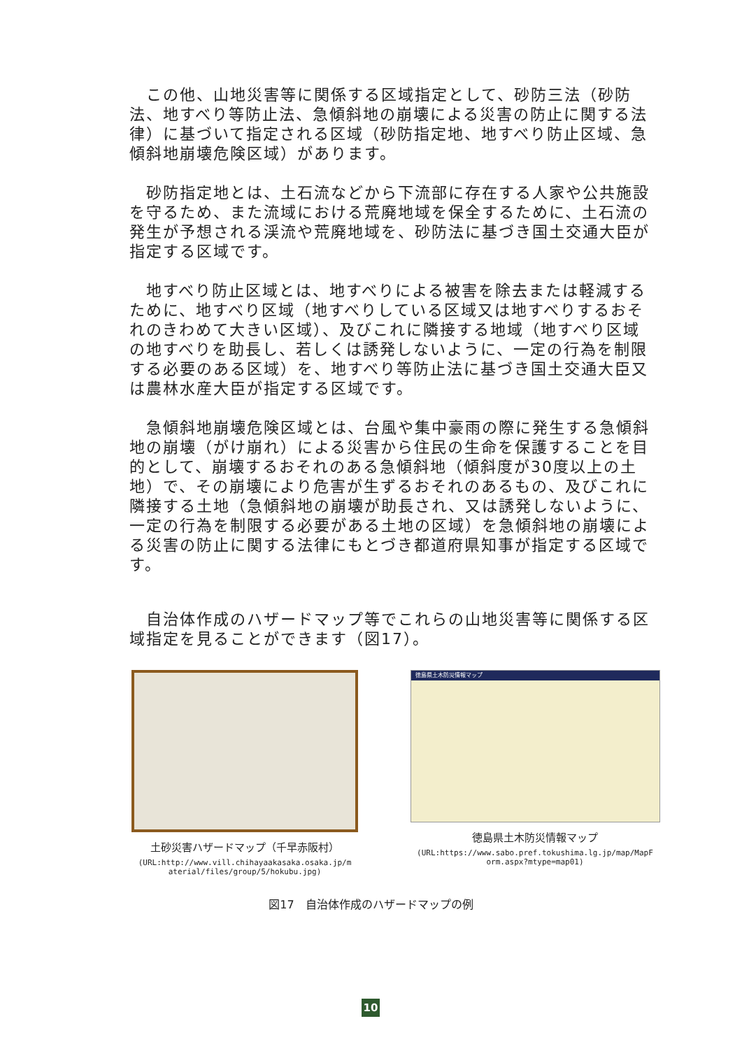この他、山地災害等に関係する区域指定として、砂防三法（砂防法、地すべり等防止法、急傾斜地の崩壊による災害の防止に関する法律）に基づいて指定される区域（砂防指定地、地すべり防止区域、急傾斜地崩壊危険区域）があります。
砂防指定地とは、土石流などから下流部に存在する人家や公共施設を守るため、また流域における荒廃地域を保全するために、土石流の発生が予想される渓流や荒廃地域を、砂防法に基づき国土交通大臣が指定する区域です。
地すべり防止区域とは、地すべりによる被害を除去または軽減するために、地すべり区域（地すべりしている区域又は地すべりするおそれのきわめて大きい区域）、及びこれに隣接する地域（地すべり区域の地すべりを助長し、若しくは誘発しないように、一定の行為を制限する必要のある区域）を、地すべり等防止法に基づき国土交通大臣又は農林水産大臣が指定する区域です。
急傾斜地崩壊危険区域とは、台風や集中豪雨の際に発生する急傾斜地の崩壊（がけ崩れ）による災害から住民の生命を保護することを目的として、崩壊するおそれのある急傾斜地（傾斜度が30度以上の土地）で、その崩壊により危害が生ずるおそれのあるもの、及びこれに隣接する土地（急傾斜地の崩壊が助長され、又は誘発しないように、一定の行為を制限する必要がある土地の区域）を急傾斜地の崩壊による災害の防止に関する法律にもとづき都道府県知事が指定する区域です。
自治体作成のハザードマップ等でこれらの山地災害等に関係する区域指定を見ることができます（図17）。
土砂災害ハザードマップ（千早赤阪村）
(URL:http://www.vill.chihayaakasaka.osaka.jp/m
aterial/files/group/5/hokubu.jpg)
徳島県土木防災情報マップ
徳島県土木防災情報マップ
(URL:https://www.sabo.pref.tokushima.lg.jp/map/MapF
orm.aspx?mtype=map01)
図17　自治体作成のハザードマップの例
10